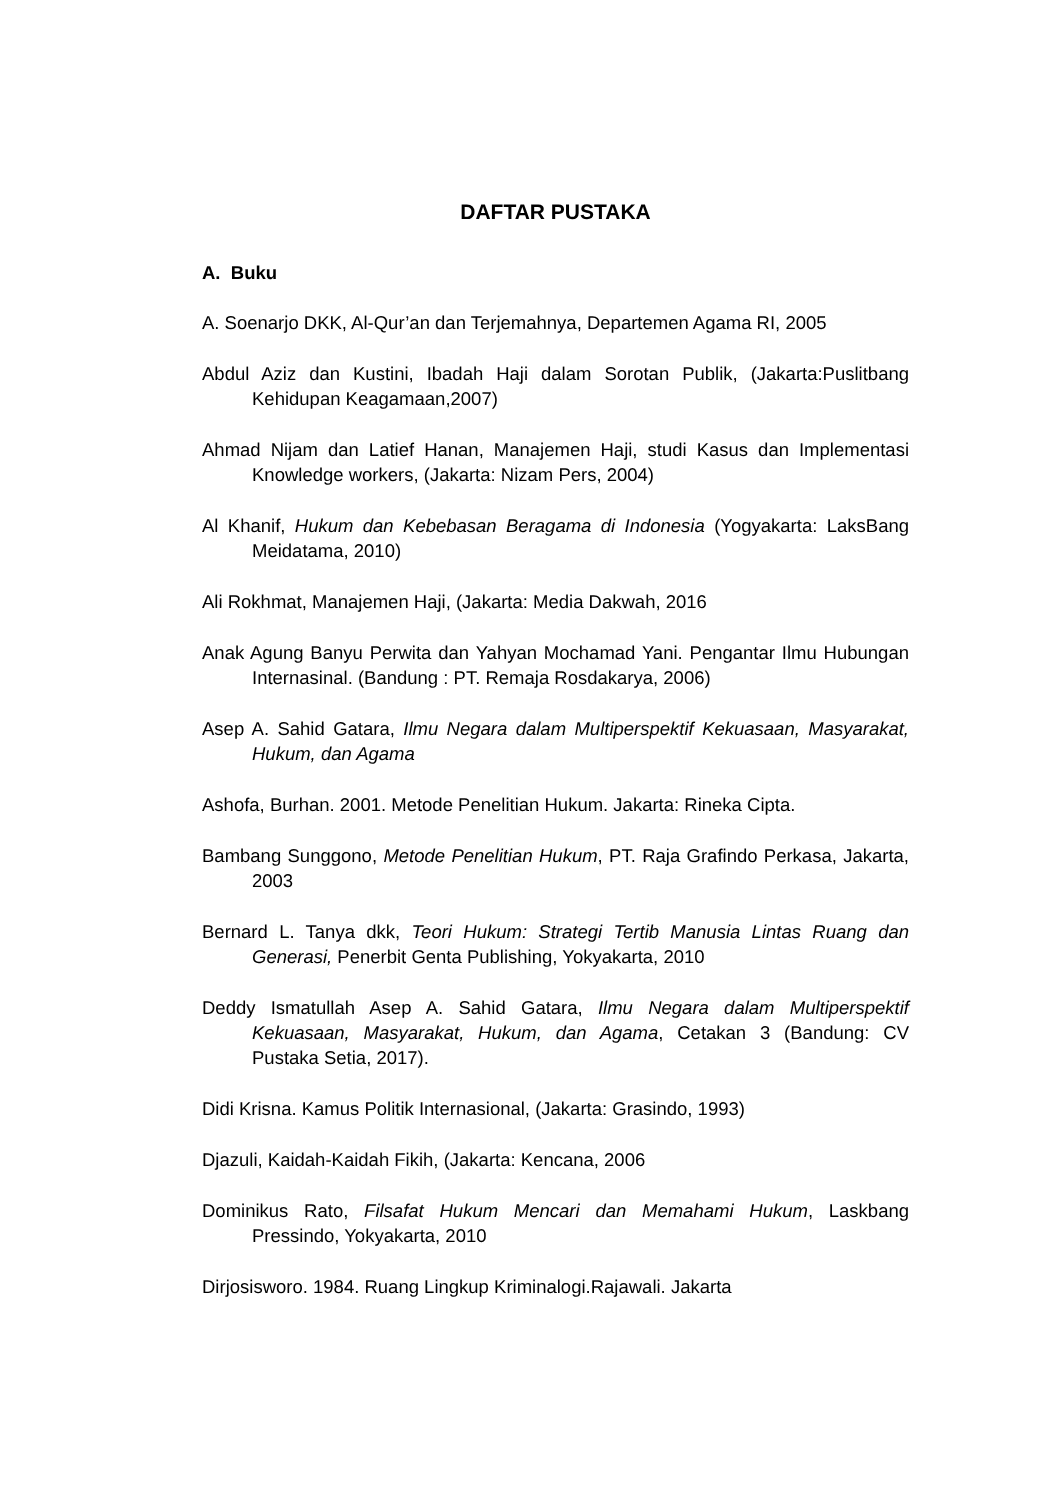DAFTAR PUSTAKA
A. Buku
A. Soenarjo DKK, Al-Qur’an dan Terjemahnya, Departemen Agama RI, 2005
Abdul Aziz dan Kustini, Ibadah Haji dalam Sorotan Publik, (Jakarta:Puslitbang Kehidupan Keagamaan,2007)
Ahmad Nijam dan Latief Hanan, Manajemen Haji, studi Kasus dan Implementasi Knowledge workers, (Jakarta: Nizam Pers, 2004)
Al Khanif, Hukum dan Kebebasan Beragama di Indonesia (Yogyakarta: LaksBang Meidatama, 2010)
Ali Rokhmat, Manajemen Haji, (Jakarta: Media Dakwah, 2016
Anak Agung Banyu Perwita dan Yahyan Mochamad Yani. Pengantar Ilmu Hubungan Internasinal. (Bandung : PT. Remaja Rosdakarya, 2006)
Asep A. Sahid Gatara, Ilmu Negara dalam Multiperspektif Kekuasaan, Masyarakat, Hukum, dan Agama
Ashofa, Burhan. 2001. Metode Penelitian Hukum. Jakarta: Rineka Cipta.
Bambang Sunggono, Metode Penelitian Hukum, PT. Raja Grafindo Perkasa, Jakarta, 2003
Bernard L. Tanya dkk, Teori Hukum: Strategi Tertib Manusia Lintas Ruang dan Generasi, Penerbit Genta Publishing, Yokyakarta, 2010
Deddy Ismatullah Asep A. Sahid Gatara, Ilmu Negara dalam Multiperspektif Kekuasaan, Masyarakat, Hukum, dan Agama, Cetakan 3 (Bandung: CV Pustaka Setia, 2017).
Didi Krisna. Kamus Politik Internasional, (Jakarta: Grasindo, 1993)
Djazuli, Kaidah-Kaidah Fikih, (Jakarta: Kencana, 2006
Dominikus Rato, Filsafat Hukum Mencari dan Memahami Hukum, Laskbang Pressindo, Yokyakarta, 2010
Dirjosisworo. 1984. Ruang Lingkup Kriminalogi.Rajawali. Jakarta